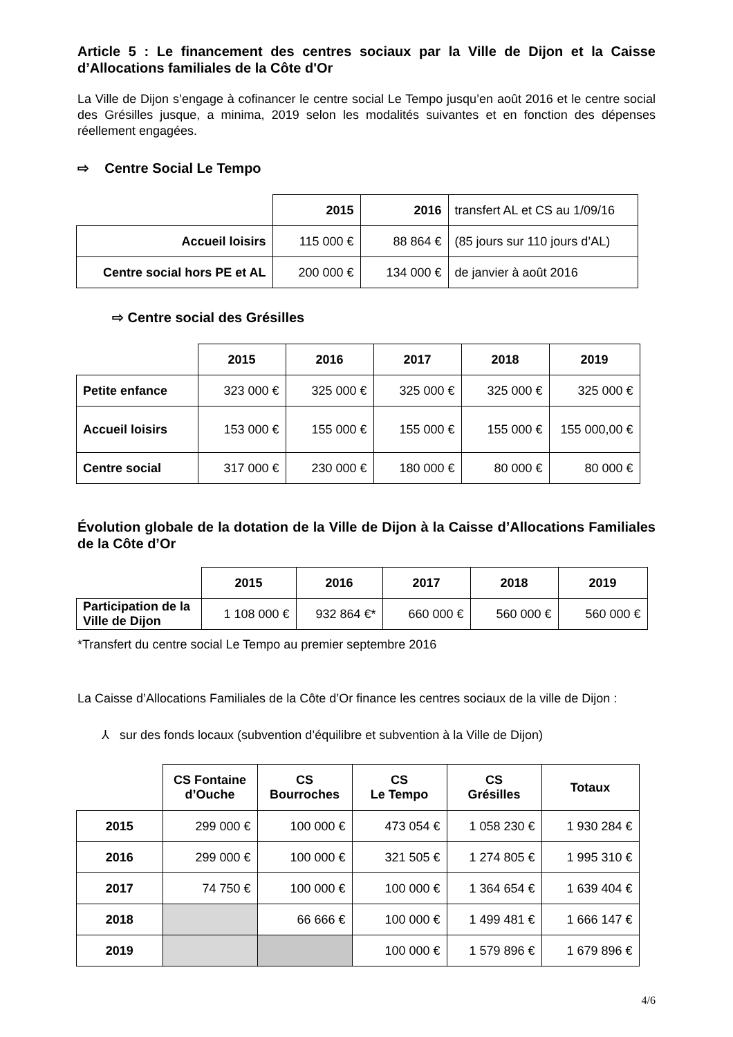Article 5 : Le financement des centres sociaux par la Ville de Dijon et la Caisse d’Allocations familiales de la Côte d'Or
La Ville de Dijon s’engage à cofinancer le centre social Le Tempo jusqu’en août 2016 et le centre social des Grésilles jusque, a minima, 2019 selon les modalités suivantes et en fonction des dépenses réellement engagées.
⇨ Centre Social Le Tempo
| | 2015 | 2016 | transfert AL et CS au 1/09/16 |
| Accueil loisirs | 115 000 € | 88 864 € | (85 jours sur 110 jours d’AL) |
| Centre social hors PE et AL | 200 000 € | 134 000 € | de janvier à août 2016 |
⇨ Centre social des Grésilles
| | 2015 | 2016 | 2017 | 2018 | 2019 |
| Petite enfance | 323 000 € | 325 000 € | 325 000 € | 325 000 € | 325 000 € |
| Accueil loisirs | 153 000 € | 155 000 € | 155 000 € | 155 000 € | 155 000,00 € |
| Centre social | 317 000 € | 230 000 € | 180 000 € | 80 000 € | 80 000 € |
Évolution globale de la dotation de la Ville de Dijon à la Caisse d’Allocations Familiales de la Côte d’Or
| | 2015 | 2016 | 2017 | 2018 | 2019 |
| Participation de la Ville de Dijon | 1 108 000 € | 932 864 €* | 660 000 € | 560 000 € | 560 000 € |
*Transfert du centre social Le Tempo au premier septembre 2016
La Caisse d’Allocations Familiales de la Côte d’Or finance les centres sociaux de la ville de Dijon :
⅄ sur des fonds locaux (subvention d’équilibre et subvention à la Ville de Dijon)
| | CS Fontaine d’Ouche | CS Bourroches | CS Le Tempo | CS Grésilles | Totaux |
| 2015 | 299 000 € | 100 000 € | 473 054 € | 1 058 230 € | 1 930 284 € |
| 2016 | 299 000 € | 100 000 € | 321 505 € | 1 274 805 € | 1 995 310 € |
| 2017 | 74 750 € | 100 000 € | 100 000 € | 1 364 654 € | 1 639 404 € |
| 2018 | | 66 666 € | 100 000 € | 1 499 481 € | 1 666 147 € |
| 2019 | | | 100 000 € | 1 579 896 € | 1 679 896 € |
4/6